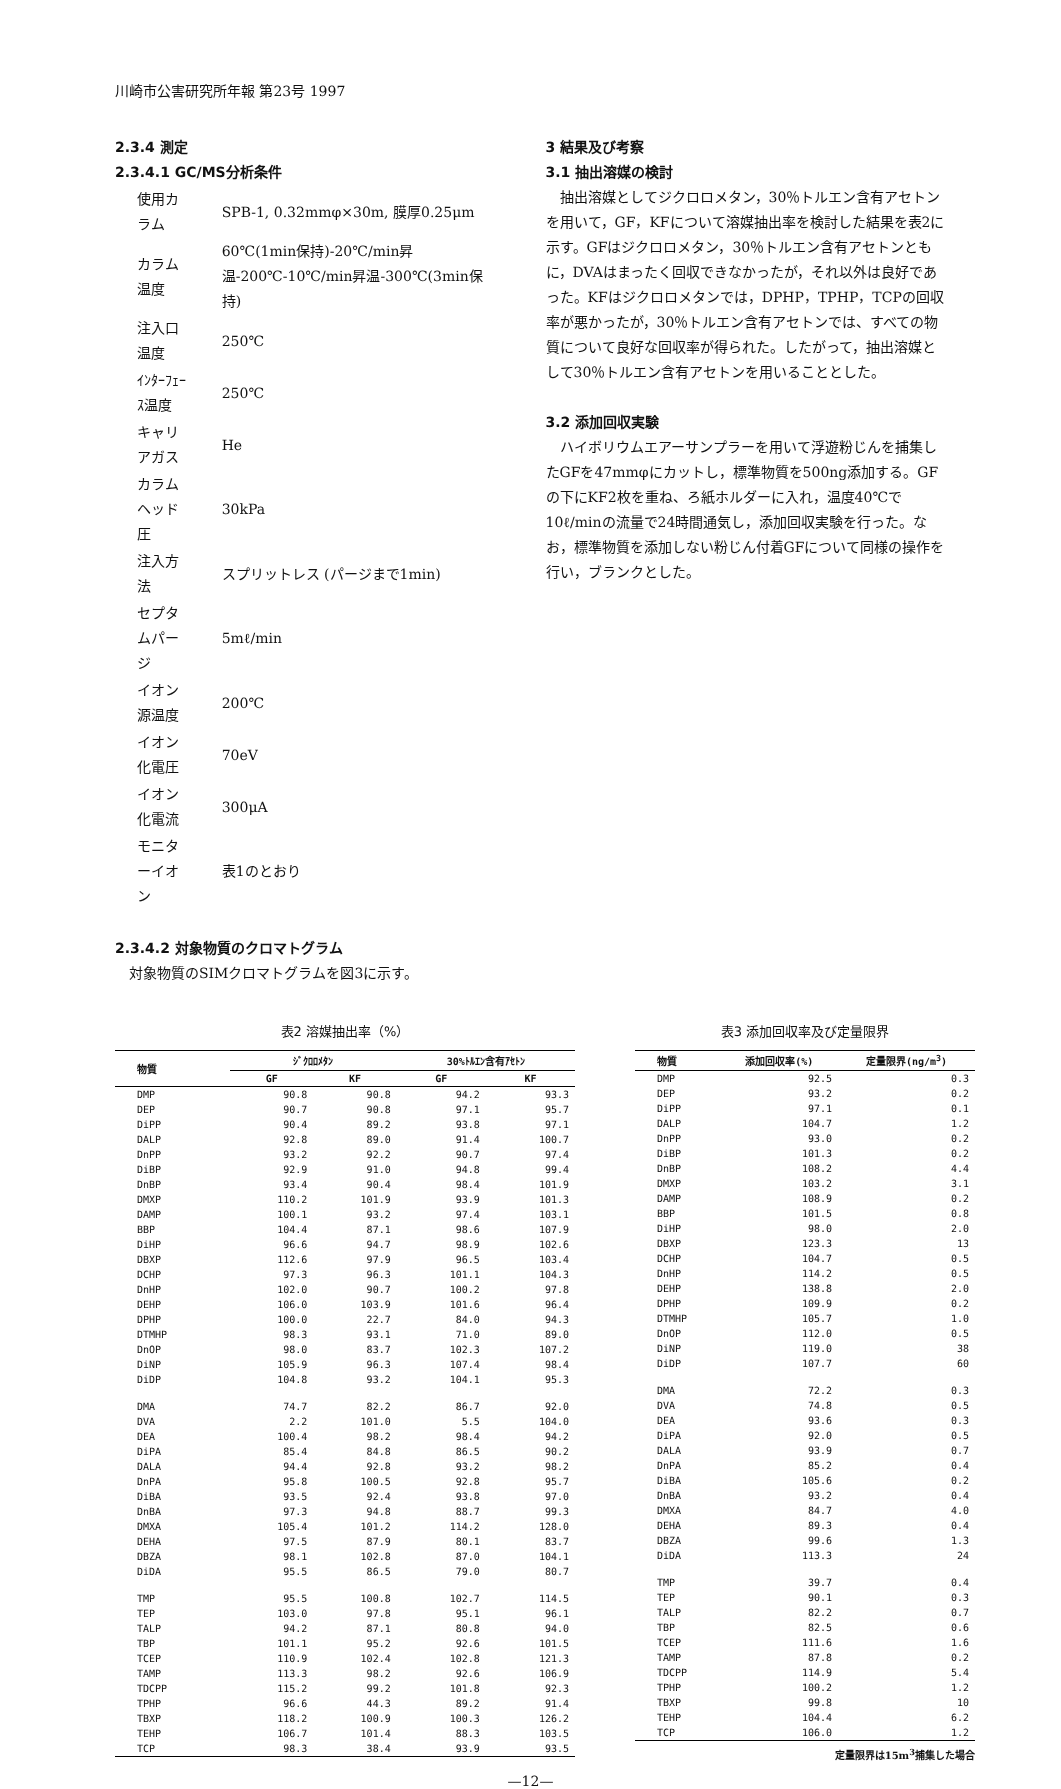川崎市公害研究所年報 第23号 1997
2.3.4 測定
2.3.4.1 GC/MS分析条件
| 使用カラム | SPB-1, 0.32mmφ×30m, 膜厚0.25μm |
| カラム温度 | 60℃(1min保持)-20℃/min昇温-200℃-10℃/min昇温-300℃(3min保持) |
| 注入口温度 | 250℃ |
| ｲﾝﾀｰﾌｪｰｽ温度 | 250℃ |
| キャリアガス | He |
| カラムヘッド圧 | 30kPa |
| 注入方法 | スプリットレス (パージまで1min) |
| セプタムパージ | 5mℓ/min |
| イオン源温度 | 200℃ |
| イオン化電圧 | 70eV |
| イオン化電流 | 300μA |
| モニターイオン | 表1のとおり |
2.3.4.2 対象物質のクロマトグラム
対象物質のSIMクロマトグラムを図3に示す。
3 結果及び考察
3.1 抽出溶媒の検討
抽出溶媒としてジクロロメタン，30％トルエン含有アセトンを用いて，GF，KFについて溶媒抽出率を検討した結果を表2に示す。GFはジクロロメタン，30％トルエン含有アセトンともに，DVAはまったく回収できなかったが，それ以外は良好であった。KFはジクロロメタンでは，DPHP，TPHP，TCPの回収率が悪かったが，30％トルエン含有アセトンでは、すべての物質について良好な回収率が得られた。したがって，抽出溶媒として30％トルエン含有アセトンを用いることとした。
3.2 添加回収実験
ハイボリウムエアーサンプラーを用いて浮遊粉じんを捕集したGFを47mmφにカットし，標準物質を500ng添加する。GFの下にKF2枚を重ね、ろ紙ホルダーに入れ，温度40℃で10ℓ/minの流量で24時間通気し，添加回収実験を行った。なお，標準物質を添加しない粉じん付着GFについて同様の操作を行い，ブランクとした。
表2 溶媒抽出率（%）
| 物質 | ｼﾞｸﾛﾛﾒﾀﾝ | | 30%ﾄﾙｴﾝ含有ｱｾﾄﾝ | |
| --- | --- | --- | --- | --- |
| | GF | KF | GF | KF |
| DMP | 90.8 | 90.8 | 94.2 | 93.3 |
| DEP | 90.7 | 90.8 | 97.1 | 95.7 |
| DiPP | 90.4 | 89.2 | 93.8 | 97.1 |
| DALP | 92.8 | 89.0 | 91.4 | 100.7 |
| DnPP | 93.2 | 92.2 | 90.7 | 97.4 |
| DiBP | 92.9 | 91.0 | 94.8 | 99.4 |
| DnBP | 93.4 | 90.4 | 98.4 | 101.9 |
| DMXP | 110.2 | 101.9 | 93.9 | 101.3 |
| DAMP | 100.1 | 93.2 | 97.4 | 103.1 |
| BBP | 104.4 | 87.1 | 98.6 | 107.9 |
| DiHP | 96.6 | 94.7 | 98.9 | 102.6 |
| DBXP | 112.6 | 97.9 | 96.5 | 103.4 |
| DCHP | 97.3 | 96.3 | 101.1 | 104.3 |
| DnHP | 102.0 | 90.7 | 100.2 | 97.8 |
| DEHP | 106.0 | 103.9 | 101.6 | 96.4 |
| DPHP | 100.0 | 22.7 | 84.0 | 94.3 |
| DTMHP | 98.3 | 93.1 | 71.0 | 89.0 |
| DnOP | 98.0 | 83.7 | 102.3 | 107.2 |
| DiNP | 105.9 | 96.3 | 107.4 | 98.4 |
| DiDP | 104.8 | 93.2 | 104.1 | 95.3 |
| DMA | 74.7 | 82.2 | 86.7 | 92.0 |
| DVA | 2.2 | 101.0 | 5.5 | 104.0 |
| DEA | 100.4 | 98.2 | 98.4 | 94.2 |
| DiPA | 85.4 | 84.8 | 86.5 | 90.2 |
| DALA | 94.4 | 92.8 | 93.2 | 98.2 |
| DnPA | 95.8 | 100.5 | 92.8 | 95.7 |
| DiBA | 93.5 | 92.4 | 93.8 | 97.0 |
| DnBA | 97.3 | 94.8 | 88.7 | 99.3 |
| DMXA | 105.4 | 101.2 | 114.2 | 128.0 |
| DEHA | 97.5 | 87.9 | 80.1 | 83.7 |
| DBZA | 98.1 | 102.8 | 87.0 | 104.1 |
| DiDA | 95.5 | 86.5 | 79.0 | 80.7 |
| TMP | 95.5 | 100.8 | 102.7 | 114.5 |
| TEP | 103.0 | 97.8 | 95.1 | 96.1 |
| TALP | 94.2 | 87.1 | 80.8 | 94.0 |
| TBP | 101.1 | 95.2 | 92.6 | 101.5 |
| TCEP | 110.9 | 102.4 | 102.8 | 121.3 |
| TAMP | 113.3 | 98.2 | 92.6 | 106.9 |
| TDCPP | 115.2 | 99.2 | 101.8 | 92.3 |
| TPHP | 96.6 | 44.3 | 89.2 | 91.4 |
| TBXP | 118.2 | 100.9 | 100.3 | 126.2 |
| TEHP | 106.7 | 101.4 | 88.3 | 103.5 |
| TCP | 98.3 | 38.4 | 93.9 | 93.5 |
表3 添加回収率及び定量限界
| 物質 | 添加回収率(%) | 定量限界(ng/m<sup>3</sup>) |
| --- | --- | --- |
| DMP | 92.5 | 0.3 |
| DEP | 93.2 | 0.2 |
| DiPP | 97.1 | 0.1 |
| DALP | 104.7 | 1.2 |
| DnPP | 93.0 | 0.2 |
| DiBP | 101.3 | 0.2 |
| DnBP | 108.2 | 4.4 |
| DMXP | 103.2 | 3.1 |
| DAMP | 108.9 | 0.2 |
| BBP | 101.5 | 0.8 |
| DiHP | 98.0 | 2.0 |
| DBXP | 123.3 | 13 |
| DCHP | 104.7 | 0.5 |
| DnHP | 114.2 | 0.5 |
| DEHP | 138.8 | 2.0 |
| DPHP | 109.9 | 0.2 |
| DTMHP | 105.7 | 1.0 |
| DnOP | 112.0 | 0.5 |
| DiNP | 119.0 | 38 |
| DiDP | 107.7 | 60 |
| DMA | 72.2 | 0.3 |
| DVA | 74.8 | 0.5 |
| DEA | 93.6 | 0.3 |
| DiPA | 92.0 | 0.5 |
| DALA | 93.9 | 0.7 |
| DnPA | 85.2 | 0.4 |
| DiBA | 105.6 | 0.2 |
| DnBA | 93.2 | 0.4 |
| DMXA | 84.7 | 4.0 |
| DEHA | 89.3 | 0.4 |
| DBZA | 99.6 | 1.3 |
| DiDA | 113.3 | 24 |
| TMP | 39.7 | 0.4 |
| TEP | 90.1 | 0.3 |
| TALP | 82.2 | 0.7 |
| TBP | 82.5 | 0.6 |
| TCEP | 111.6 | 1.6 |
| TAMP | 87.8 | 0.2 |
| TDCPP | 114.9 | 5.4 |
| TPHP | 100.2 | 1.2 |
| TBXP | 99.8 | 10 |
| TEHP | 104.4 | 6.2 |
| TCP | 106.0 | 1.2 |
定量限界は15m<sup>3</sup>捕集した場合
—12—